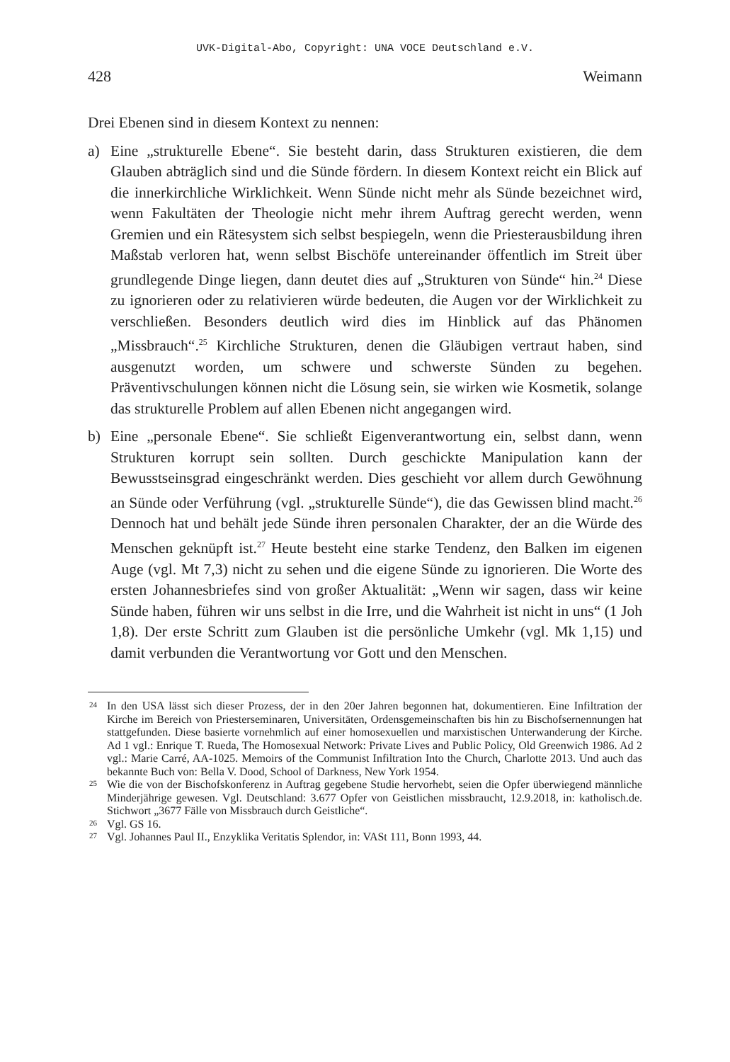UVK-Digital-Abo, Copyright: UNA VOCE Deutschland e.V.
428 Weimann
Drei Ebenen sind in diesem Kontext zu nennen:
a) Eine „strukturelle Ebene“. Sie besteht darin, dass Strukturen existieren, die dem Glauben abträglich sind und die Sünde fördern. In diesem Kontext reicht ein Blick auf die innerkirchliche Wirklichkeit. Wenn Sünde nicht mehr als Sünde bezeichnet wird, wenn Fakultäten der Theologie nicht mehr ihrem Auftrag gerecht werden, wenn Gremien und ein Rätesystem sich selbst bespiegeln, wenn die Priesterausbildung ihren Maßstab verloren hat, wenn selbst Bischöfe untereinander öffentlich im Streit über grundlegende Dinge liegen, dann deutet dies auf „Strukturen von Sünde“ hin.<sup>24</sup> Diese zu ignorieren oder zu relativieren würde bedeuten, die Augen vor der Wirklichkeit zu verschließen. Besonders deutlich wird dies im Hinblick auf das Phänomen „Missbrauch“.<sup>25</sup> Kirchliche Strukturen, denen die Gläubigen vertraut haben, sind ausgenutzt worden, um schwere und schwerste Sünden zu begehen. Präventivschulungen können nicht die Lösung sein, sie wirken wie Kosmetik, solange das strukturelle Problem auf allen Ebenen nicht angegangen wird.
b) Eine „personale Ebene“. Sie schließt Eigenverantwortung ein, selbst dann, wenn Strukturen korrupt sein sollten. Durch geschickte Manipulation kann der Bewusstseinsgrad eingeschränkt werden. Dies geschieht vor allem durch Gewöhnung an Sünde oder Verführung (vgl. „strukturelle Sünde“), die das Gewissen blind macht.<sup>26</sup> Dennoch hat und behält jede Sünde ihren personalen Charakter, der an die Würde des Menschen geknüpft ist.<sup>27</sup> Heute besteht eine starke Tendenz, den Balken im eigenen Auge (vgl. Mt 7,3) nicht zu sehen und die eigene Sünde zu ignorieren. Die Worte des ersten Johannesbriefes sind von großer Aktualität: „Wenn wir sagen, dass wir keine Sünde haben, führen wir uns selbst in die Irre, und die Wahrheit ist nicht in uns“ (1 Joh 1,8). Der erste Schritt zum Glauben ist die persönliche Umkehr (vgl. Mk 1,15) und damit verbunden die Verantwortung vor Gott und den Menschen.
24
In den USA lässt sich dieser Prozess, der in den 20er Jahren begonnen hat, dokumentieren. Eine Infiltration der Kirche im Bereich von Priesterseminaren, Universitäten, Ordensgemeinschaften bis hin zu Bischofsernennungen hat stattgefunden. Diese basierte vornehmlich auf einer homosexuellen und marxistischen Unterwanderung der Kirche. Ad 1 vgl.: Enrique T. Rueda, The Homosexual Network: Private Lives and Public Policy, Old Greenwich 1986. Ad 2 vgl.: Marie Carré, AA-1025. Memoirs of the Communist Infiltration Into the Church, Charlotte 2013. Und auch das bekannte Buch von: Bella V. Dood, School of Darkness, New York 1954.
25
Wie die von der Bischofskonferenz in Auftrag gegebene Studie hervorhebt, seien die Opfer überwiegend männliche Minderjährige gewesen. Vgl. Deutschland: 3.677 Opfer von Geistlichen missbraucht, 12.9.2018, in: katholisch.de. Stichwort „3677 Fälle von Missbrauch durch Geistliche“.
26
Vgl. GS 16.
27
Vgl. Johannes Paul II., Enzyklika Veritatis Splendor, in: VASt 111, Bonn 1993, 44.